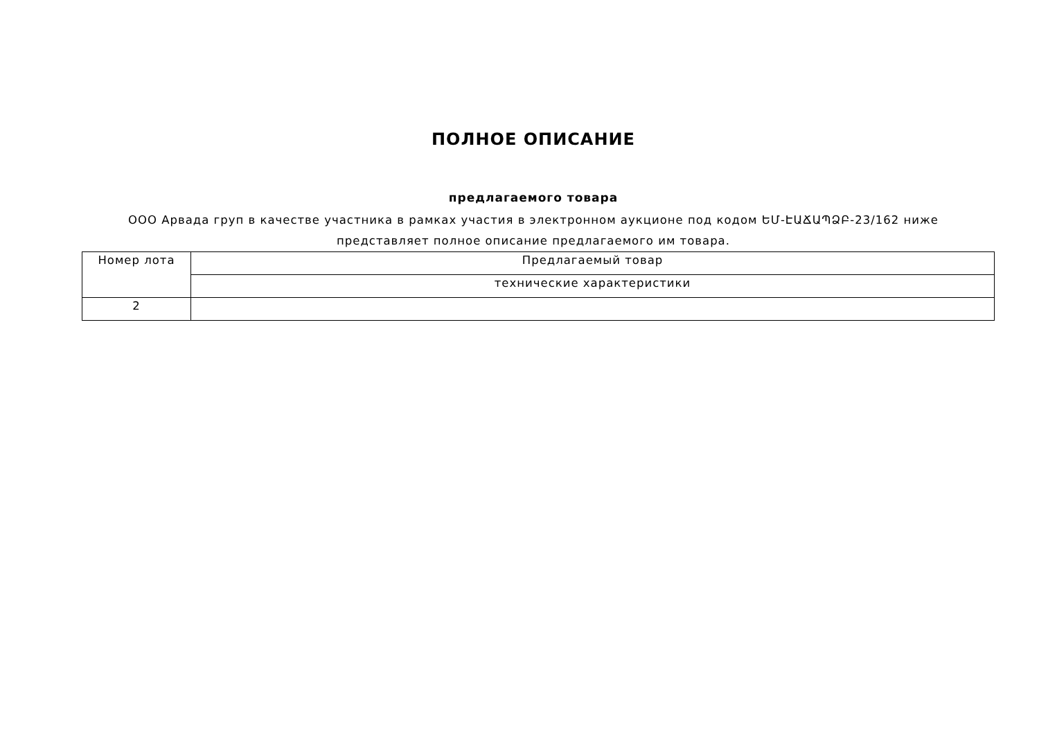ПОЛНОЕ ОПИСАНИЕ
предлагаемого товара
ООО Арвада груп в качестве участника в рамках участия в электронном аукционе под кодом ԵՄ-ԷԱՃԱՊՁԲ-23/162 ниже представляет полное описание предлагаемого им товара.
| Номер лота | Предлагаемый товар |
| | технические характеристики |
| 2 | |